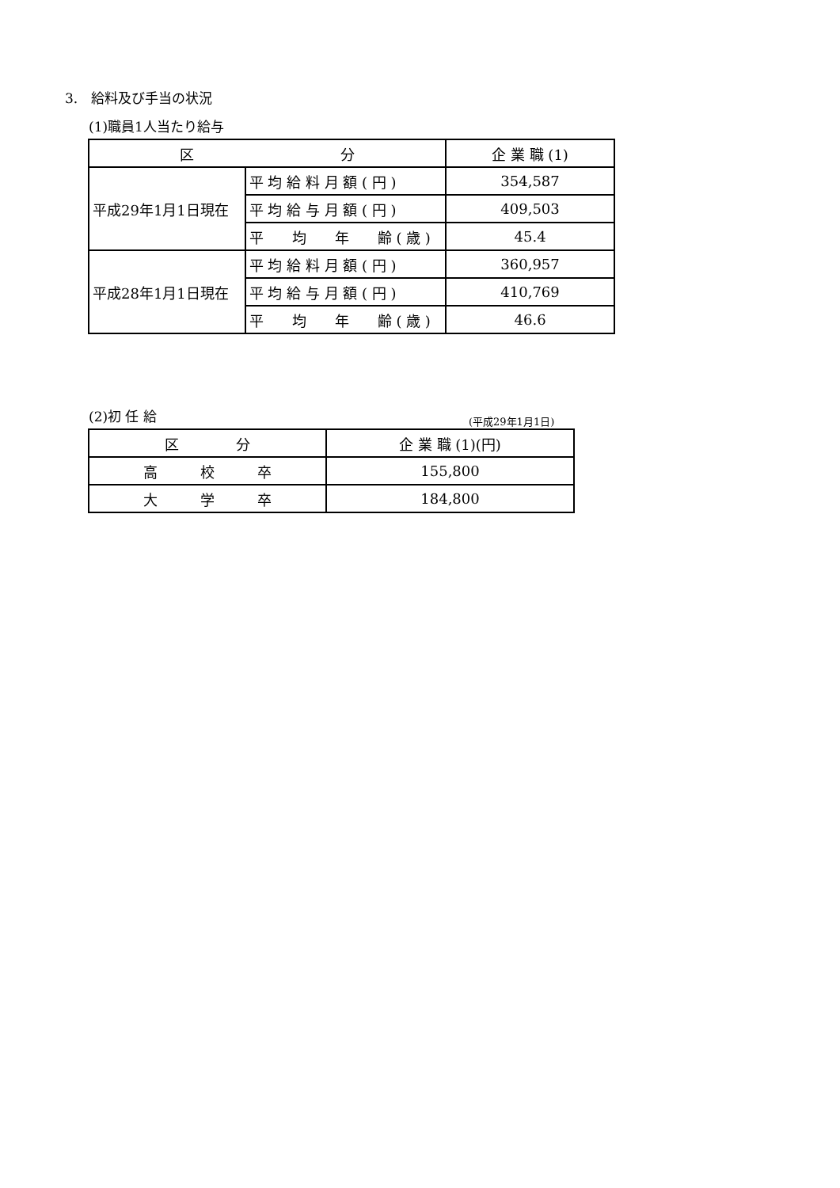3.　給料及び手当の状況
(1)職員1人当たり給与
| 区 分 | | 企 業 職 (1) |
| --- | --- | --- |
| 平成29年1月1日現在 | 平 均 給 料 月 額 ( 円 ) | 354,587 |
| | 平 均 給 与 月 額 ( 円 ) | 409,503 |
| | 平 均 年 齢 ( 歳 ) | 45.4 |
| 平成28年1月1日現在 | 平 均 給 料 月 額 ( 円 ) | 360,957 |
| | 平 均 給 与 月 額 ( 円 ) | 410,769 |
| | 平 均 年 齢 ( 歳 ) | 46.6 |
(2)初 任 給 (平成29年1月1日)
| 区 分 | 企 業 職 (1)(円) |
| --- | --- |
| 高 校 卒 | 155,800 |
| 大 学 卒 | 184,800 |